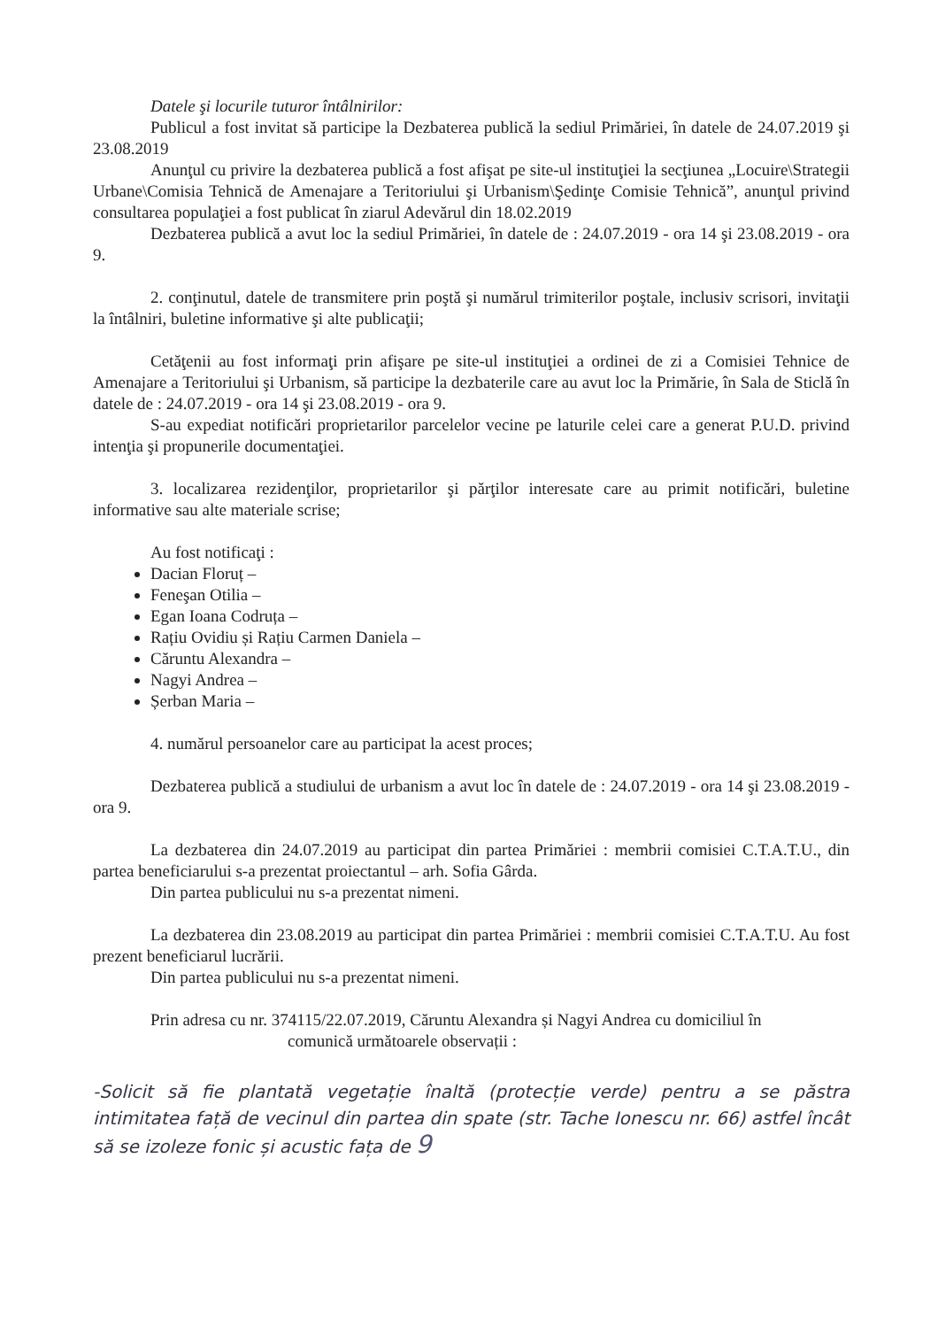Datele şi locurile tuturor întâlnirilor:
Publicul a fost invitat să participe la Dezbaterea publică la sediul Primăriei, în datele de 24.07.2019 şi 23.08.2019
Anunţul cu privire la dezbaterea publică a fost afişat pe site-ul instituţiei la secţiunea „Locuire\Strategii Urbane\Comisia Tehnică de Amenajare a Teritoriului şi Urbanism\Şedinţe Comisie Tehnică”, anunţul privind consultarea populaţiei a fost publicat în ziarul Adevărul din 18.02.2019
Dezbaterea publică a avut loc la sediul Primăriei, în datele de : 24.07.2019 - ora 14 şi 23.08.2019 - ora 9.
2. conţinutul, datele de transmitere prin poştă şi numărul trimiterilor poştale, inclusiv scrisori, invitaţii la întâlniri, buletine informative şi alte publicaţii;
Cetăţenii au fost informaţi prin afişare pe site-ul instituţiei a ordinei de zi a Comisiei Tehnice de Amenajare a Teritoriului şi Urbanism, să participe la dezbaterile care au avut loc la Primărie, în Sala de Sticlă în datele de : 24.07.2019 - ora 14 şi 23.08.2019 - ora 9.
S-au expediat notificări proprietarilor parcelelor vecine pe laturile celei care a generat P.U.D. privind intenţia şi propunerile documentaţiei.
3. localizarea rezidenţilor, proprietarilor şi părţilor interesate care au primit notificări, buletine informative sau alte materiale scrise;
Au fost notificaţi :
Dacian Floruț –
Feneşan Otilia –
Egan Ioana Codruța –
Rațiu Ovidiu și Rațiu Carmen Daniela –
Căruntu Alexandra –
Nagyi Andrea –
Șerban Maria –
4. numărul persoanelor care au participat la acest proces;
Dezbaterea publică a studiului de urbanism a avut loc în datele de : 24.07.2019 - ora 14 şi 23.08.2019 - ora 9.
La dezbaterea din 24.07.2019 au participat din partea Primăriei : membrii comisiei C.T.A.T.U., din partea beneficiarului s-a prezentat proiectantul – arh. Sofia Gârda.
Din partea publicului nu s-a prezentat nimeni.
La dezbaterea din 23.08.2019 au participat din partea Primăriei : membrii comisiei C.T.A.T.U. Au fost prezent beneficiarul lucrării.
Din partea publicului nu s-a prezentat nimeni.
Prin adresa cu nr. 374115/22.07.2019, Căruntu Alexandra și Nagyi Andrea cu domiciliul în
comunică următoarele observații :
-Solicit să fie plantată vegetație înaltă (protecție verde) pentru a se păstra intimitatea față de vecinul din partea din spate (str. Tache Ionescu nr. 66) astfel încât să se izoleze fonic și acustic fața de 9